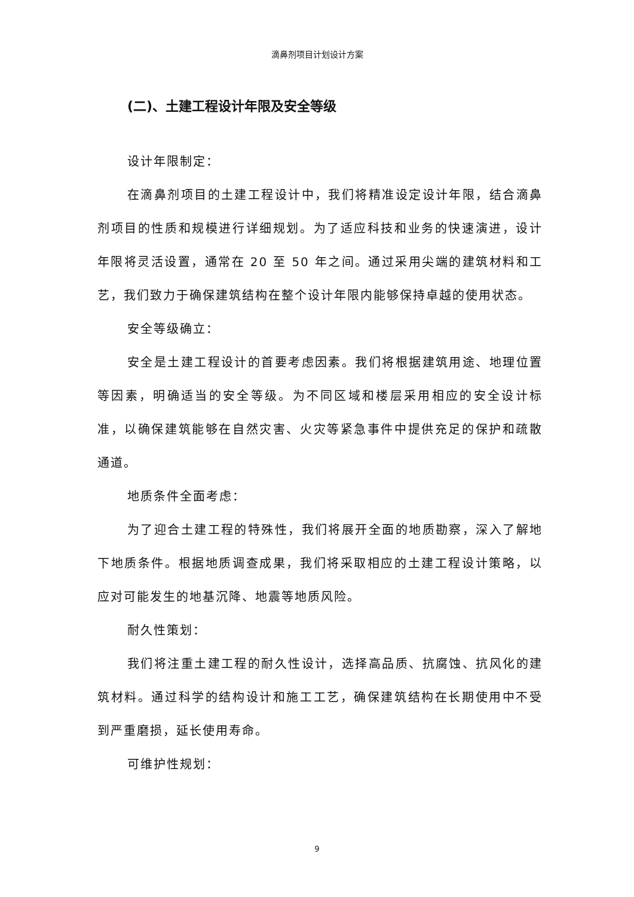滴鼻剂项目计划设计方案
(二)、土建工程设计年限及安全等级
设计年限制定：
在滴鼻剂项目的土建工程设计中，我们将精准设定设计年限，结合滴鼻剂项目的性质和规模进行详细规划。为了适应科技和业务的快速演进，设计年限将灵活设置，通常在 20 至 50 年之间。通过采用尖端的建筑材料和工艺，我们致力于确保建筑结构在整个设计年限内能够保持卓越的使用状态。
安全等级确立：
安全是土建工程设计的首要考虑因素。我们将根据建筑用途、地理位置等因素，明确适当的安全等级。为不同区域和楼层采用相应的安全设计标准，以确保建筑能够在自然灾害、火灾等紧急事件中提供充足的保护和疏散通道。
地质条件全面考虑：
为了迎合土建工程的特殊性，我们将展开全面的地质勘察，深入了解地下地质条件。根据地质调查成果，我们将采取相应的土建工程设计策略，以应对可能发生的地基沉降、地震等地质风险。
耐久性策划：
我们将注重土建工程的耐久性设计，选择高品质、抗腐蚀、抗风化的建筑材料。通过科学的结构设计和施工工艺，确保建筑结构在长期使用中不受到严重磨损，延长使用寿命。
可维护性规划：
9